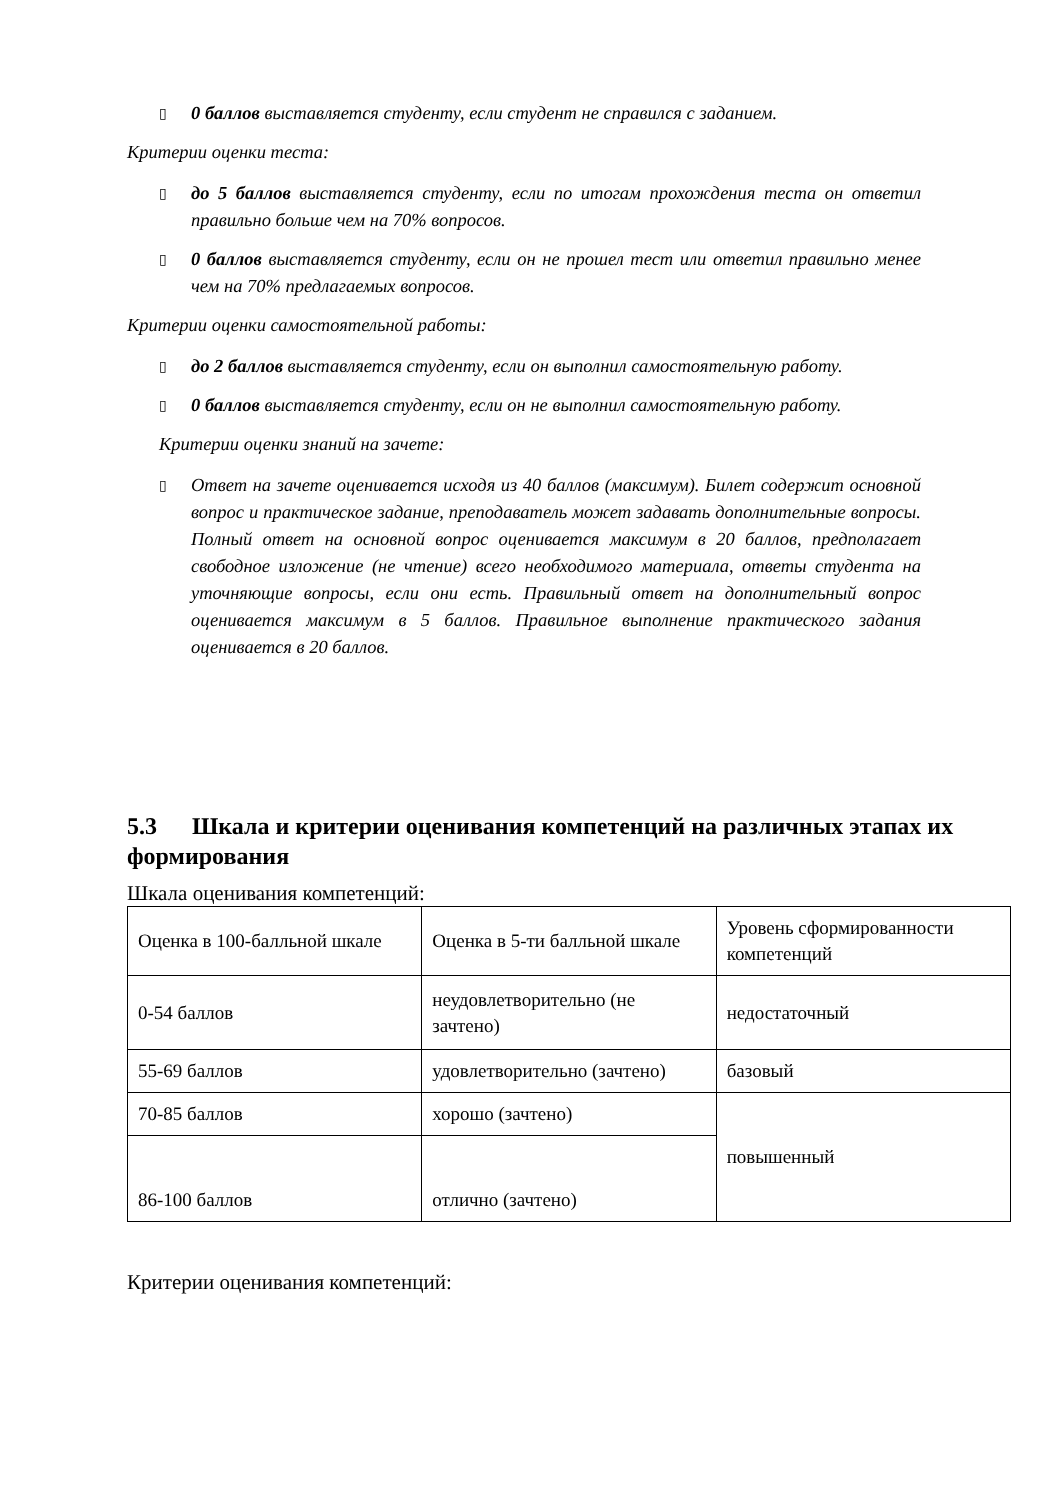▯ 0 баллов выставляется студенту, если студент не справился с заданием.
Критерии оценки теста:
▯ до 5 баллов выставляется студенту, если по итогам прохождения теста он ответил правильно больше чем на 70% вопросов.
▯ 0 баллов выставляется студенту, если он не прошел тест или ответил правильно менее чем на 70% предлагаемых вопросов.
Критерии оценки самостоятельной работы:
▯ до 2 баллов выставляется студенту, если он выполнил самостоятельную работу.
▯ 0 баллов выставляется студенту, если он не выполнил самостоятельную работу.
Критерии оценки знаний на зачете:
▯ Ответ на зачете оценивается исходя из 40 баллов (максимум). Билет содержит основной вопрос и практическое задание, преподаватель может задавать дополнительные вопросы. Полный ответ на основной вопрос оценивается максимум в 20 баллов, предполагает свободное изложение (не чтение) всего необходимого материала, ответы студента на уточняющие вопросы, если они есть. Правильный ответ на дополнительный вопрос оценивается максимум в 5 баллов. Правильное выполнение практического задания оценивается в 20 баллов.
5.3 Шкала и критерии оценивания компетенций на различных этапах их формирования
Шкала оценивания компетенций:
| Оценка в 100-балльной шкале | Оценка в 5-ти балльной шкале | Уровень сформированности компетенций |
| 0-54 баллов | неудовлетворительно (не зачтено) | недостаточный |
| 55-69 баллов | удовлетворительно (зачтено) | базовый |
| 70-85 баллов | хорошо (зачтено) | повышенный |
| 86-100 баллов | отлично (зачтено) | |
Критерии оценивания компетенций: